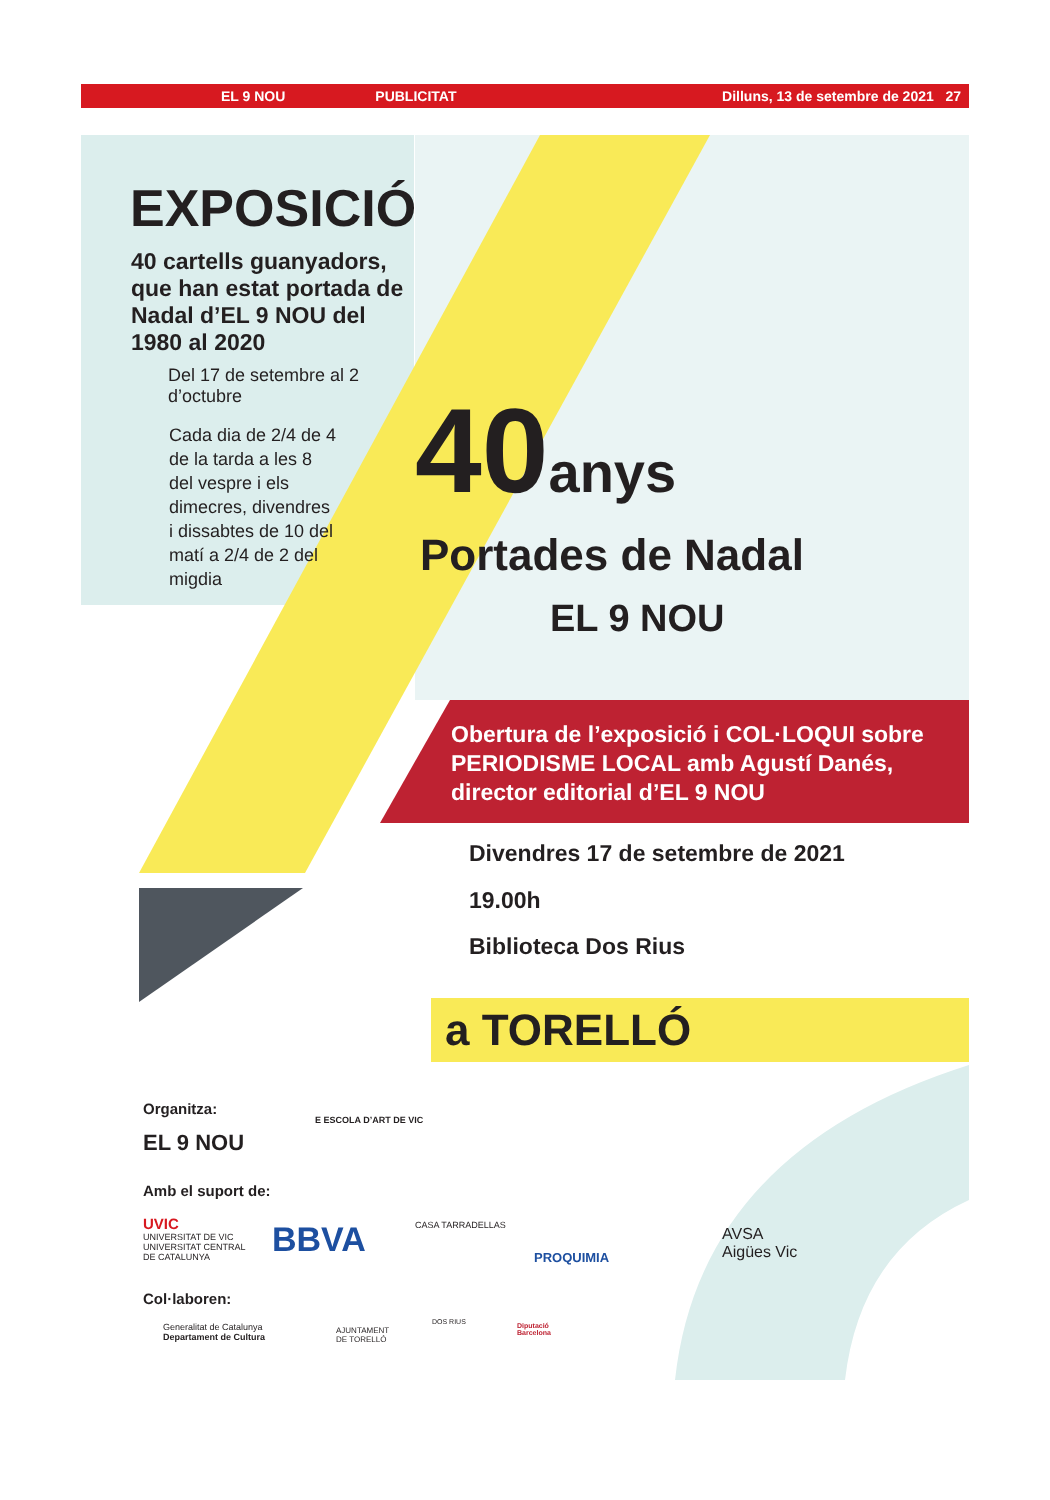EL 9 NOU PUBLICITAT Dilluns, 13 de setembre de 2021 27
EXPOSICIÓ
40 cartells guanyadors, que han estat portada de Nadal d’EL 9 NOU del 1980 al 2020
Del 17 de setembre al 2 d’octubre
Cada dia de 2/4 de 4 de la tarda a les 8 del vespre i els dimecres, divendres i dissabtes de 10 del matí a 2/4 de 2 del migdia
40anys
Portades de Nadal
EL 9 NOU
Obertura de l’exposició i COL·LOQUI sobre PERIODISME LOCAL amb Agustí Danés, director editorial d’EL 9 NOU
Divendres 17 de setembre de 2021
19.00h
Biblioteca Dos Rius
a TORELLÓ
Organitza:
EL 9 NOU
E ESCOLA D’ART DE VIC
Amb el suport de:
UVIC
UNIVERSITAT DE VIC UNIVERSITAT CENTRAL DE CATALUNYA
BBVA CASA TARRADELLAS
PROQUIMIA
AVSA
Aigües Vic
Col·laboren:
Generalitat de Catalunya
Departament de Cultura
AJUNTAMENT
DE TORELLÓ
DOS RIUS
Diputació
Barcelona